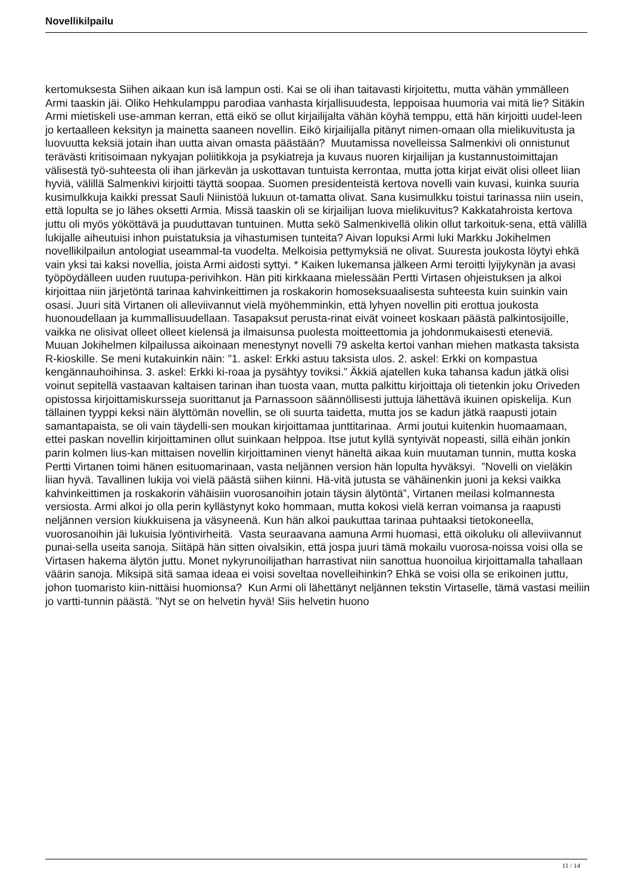Novellikilpailu
kertomuksesta Siihen aikaan kun isä lampun osti. Kai se oli ihan taitavasti kirjoitettu, mutta vähän ymmälleen Armi taaskin jäi. Oliko Hehkulamppu parodiaa vanhasta kirjallisuudesta, leppoisaa huumoria vai mitä lie? Sitäkin Armi mietiskeli use-amman kerran, että eikö se ollut kirjailijalta vähän köyhä temppu, että hän kirjoitti uudel-leen jo kertaalleen keksityn ja mainetta saaneen novellin. Eikö kirjailijalla pitänyt nimen-omaan olla mielikuvitusta ja luovuutta keksiä jotain ihan uutta aivan omasta päästään? Muutamissa novelleissa Salmenkivi oli onnistunut terävästi kritisoimaan nykyajan poliitikkoja ja psykiatreja ja kuvaus nuoren kirjailijan ja kustannustoimittajan välisestä työ-suhteesta oli ihan järkevän ja uskottavan tuntuista kerrontaa, mutta jotta kirjat eivät olisi olleet liian hyviä, välillä Salmenkivi kirjoitti täyttä soopaa. Suomen presidenteistä kertova novelli vain kuvasi, kuinka suuria kusimulkkuja kaikki pressat Sauli Niinistöä lukuun ot-tamatta olivat. Sana kusimulkku toistui tarinassa niin usein, että lopulta se jo lähes oksetti Armia. Missä taaskin oli se kirjailijan luova mielikuvitus? Kakkatahroista kertova juttu oli myös yököttävä ja puuduttavan tuntuinen. Mutta sekö Salmenkivellä olikin ollut tarkoituk-sena, että välillä lukijalle aiheutuisi inhon puistatuksia ja vihastumisen tunteita? Aivan lopuksi Armi luki Markku Jokihelmen novellikilpailun antologiat useammal-ta vuodelta. Melkoisia pettymyksiä ne olivat. Suuresta joukosta löytyi ehkä vain yksi tai kaksi novellia, joista Armi aidosti syttyi. * Kaiken lukemansa jälkeen Armi teroitti lyijykynän ja avasi työpöydälleen uuden ruutupa-perivihkon. Hän piti kirkkaana mielessään Pertti Virtasen ohjeistuksen ja alkoi kirjoittaa niin järjetöntä tarinaa kahvinkeittimen ja roskakorin homoseksuaalisesta suhteesta kuin suinkin vain osasi. Juuri sitä Virtanen oli alleviivannut vielä myöhemminkin, että lyhyen novellin piti erottua joukosta huonoudellaan ja kummallisuudellaan. Tasapaksut perusta-rinat eivät voineet koskaan päästä palkintosijoille, vaikka ne olisivat olleet olleet kielensä ja ilmaisunsa puolesta moitteettomia ja johdonmukaisesti eteneviä. Muuan Jokihelmen kilpailussa aikoinaan menestynyt novelli 79 askelta kertoi vanhan miehen matkasta taksista R-kioskille. Se meni kutakuinkin näin: ”1. askel: Erkki astuu taksista ulos. 2. askel: Erkki on kompastua kengännauhoihinsa. 3. askel: Erkki ki-roaa ja pysähtyy toviksi.” Äkkiä ajatellen kuka tahansa kadun jätkä olisi voinut sepitellä vastaavan kaltaisen tarinan ihan tuosta vaan, mutta palkittu kirjoittaja oli tietenkin joku Oriveden opistossa kirjoittamiskursseja suorittanut ja Parnassoon säännöllisesti juttuja lähettävä ikuinen opiskelija. Kun tällainen tyyppi keksi näin älyttömän novellin, se oli suurta taidetta, mutta jos se kadun jätkä raapusti jotain samantapaista, se oli vain täydelli-sen moukan kirjoittamaa junttitarinaa. Armi joutui kuitenkin huomaamaan, ettei paskan novellin kirjoittaminen ollut suinkaan helppoa. Itse jutut kyllä syntyivät nopeasti, sillä eihän jonkin parin kolmen lius-kan mittaisen novellin kirjoittaminen vienyt häneltä aikaa kuin muutaman tunnin, mutta koska Pertti Virtanen toimi hänen esituomarinaan, vasta neljännen version hän lopulta hyväksyi. ”Novelli on vieläkin liian hyvä. Tavallinen lukija voi vielä päästä siihen kiinni. Hä-vitä jutusta se vähäinenkin juoni ja keksi vaikka kahvinkeittimen ja roskakorin vähäisiin vuorosanoihin jotain täysin älytöntä”, Virtanen meilasi kolmannesta versiosta. Armi alkoi jo olla perin kyllästynyt koko hommaan, mutta kokosi vielä kerran voimansa ja raapusti neljännen version kiukkuisena ja väsyneenä. Kun hän alkoi paukuttaa tarinaa puhtaaksi tietokoneella, vuorosanoihin jäi lukuisia lyöntivirheitä. Vasta seuraavana aamuna Armi huomasi, että oikoluku oli alleviivannut punai-sella useita sanoja. Siitäpä hän sitten oivalsikin, että jospa juuri tämä mokailu vuorosa-noissa voisi olla se Virtasen hakema älytön juttu. Monet nykyrunoilijathan harrastivat niin sanottua huonoilua kirjoittamalla tahallaan väärin sanoja. Miksipä sitä samaa ideaa ei voisi soveltaa novelleihinkin? Ehkä se voisi olla se erikoinen juttu, johon tuomaristo kiin-nittäisi huomionsa? Kun Armi oli lähettänyt neljännen tekstin Virtaselle, tämä vastasi meiliin jo vartti-tunnin päästä. ”Nyt se on helvetin hyvä! Siis helvetin huono
11 / 14